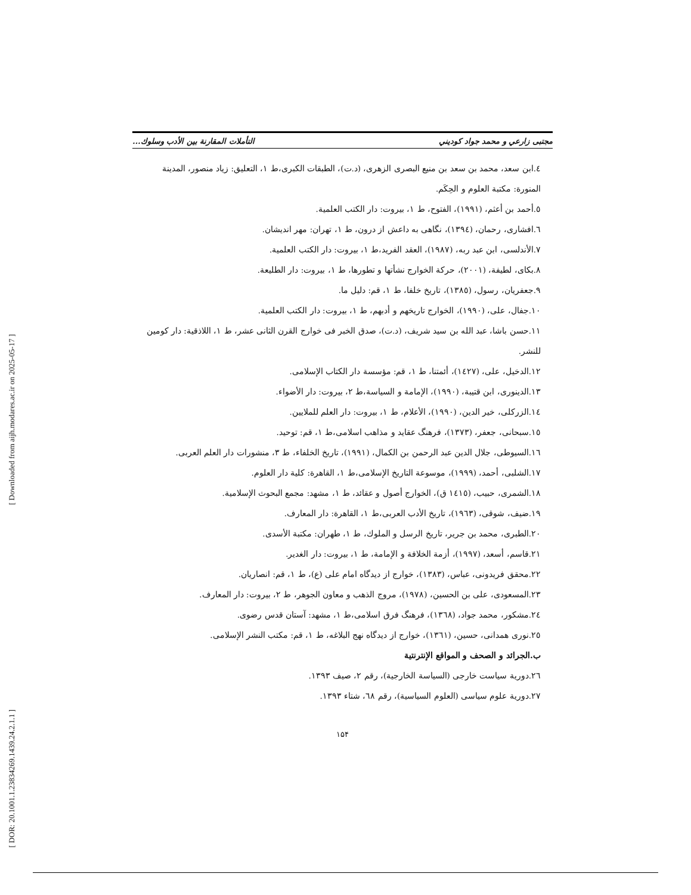[ Downloaded from aijh.modares.ac.ir on 2025-05-17 ]
[ DOR: 20.1001.1.23834269.1439.24.2.1.1 ]
مجتبى زارعي و محمد جواد كوديني التأملات المقارنة بين الأدب وسلوك...
٤.ابن سعد، محمد بن سعد بن منيع البصرى الزهرى، (د.ت)، الطبقات الكبرى،ط ١، التعليق: زياد منصور، المدينة المنورة: مكتبة العلوم و الحِكَم.
٥.أحمد بن أعثم، (١٩٩١)، الفتوح، ط ١، بيروت: دار الكتب العلمية.
٦.افشارى، رحمان، (١٣٩٤)، نگاهى به داعش از درون، ط ١، تهران: مهر انديشان.
٧.الأندلسى، ابن عبد ربه، (١٩٨٧)، العقد الفريد،ط ١، بيروت: دار الكتب العلمية.
٨.بكاى، لطيفة، (٢٠٠١)، حركة الخوارج نشأتها و تطورها، ط ١، بيروت: دار الطليعة.
٩.جعفريان، رسول، (١٣٨٥)، تاريخ خلفا، ط ١، قم: دليل ما.
١٠.جفال، على، (١٩٩٠)، الخوارج تاريخهم و أدبهم، ط ١، بيروت: دار الكتب العلمية.
١١.حسن باشا، عبد الله بن سيد شريف، (د.ت)، صدق الخبر فى خوارج القرن الثانى عشر، ط ١، اللاذقية: دار كومين للنشر.
١٢.الدخيل، على، (١٤٢٧)، أئمتنا، ط ١، قم: مؤسسة دار الكتاب الإسلامى.
١٣.الدينورى، ابن قتيبة، (١٩٩٠)، الإمامة و السياسة،ط ٢، بيروت: دار الأضواء.
١٤.الزركلى، خير الدين، (١٩٩٠)، الأعلام، ط ١، بيروت: دار العلم للملايين.
١٥.سبحانى، جعفر، (١٣٧٣)، فرهنگ عقايد و مذاهب اسلامى،ط ١، قم: توحيد.
١٦.السيوطى، جلال الدين عبد الرحمن بن الكمال، (١٩٩١)، تاريخ الخلفاء، ط ٣، منشورات دار العلم العربى.
١٧.الشلبى، أحمد، (١٩٩٩)، موسوعة التاريخ الإسلامى،ط ١، القاهرة: كلية دار العلوم.
١٨.الشمرى، حبيب، (١٤١٥ ق)، الخوارج أصول و عقائد، ط ١، مشهد: مجمع البحوث الإسلامية.
١٩.ضيف، شوقى، (١٩٦٣)، تاريخ الأدب العربى،ط ١، القاهرة: دار المعارف.
٢٠.الطبرى، محمد بن جرير، تاريخ الرسل و الملوك، ط ١، طهران: مكتبة الأسدى.
٢١.قاسم، أسعد، (١٩٩٧)، أزمة الخلافة و الإمامة، ط ١، بيروت: دار الغدير.
٢٢.محقق فريدونى، عباس، (١٣٨٣)، خوارج از ديدگاه امام على (ع)، ط ١، قم: انصاريان.
٢٣.المسعودى، على بن الحسين، (١٩٧٨)، مروج الذهب و معاون الجوهر، ط ٢، بيروت: دار المعارف.
٢٤.مشكور، محمد جواد، (١٣٦٨)، فرهنگ فرق اسلامى،ط ١، مشهد: آستان قدس رضوى.
٢٥.نورى همدانى، حسين، (١٣٦١)، خوارج از ديدگاه نهج البلاغه، ط ١، قم: مكتب النشر الإسلامى.
ب.الجرائد و الصحف و المواقع الإنترنتية
٢٦.دورية سياست خارجى (السياسة الخارجية)، رقم ٢، صيف ١٣٩٣.
٢٧.دورية علوم سياسى (العلوم السياسية)، رقم ٦٨، شتاء ١٣٩٣.
۱۵۴